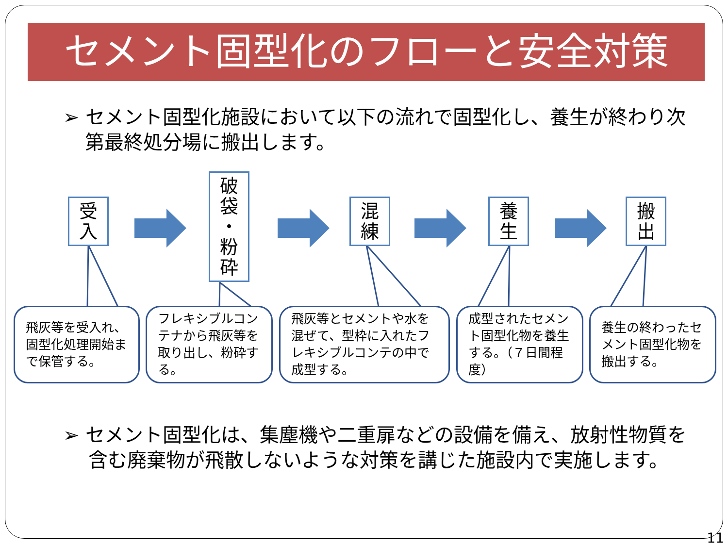セメント固型化のフローと安全対策
➢ セメント固型化施設において以下の流れで固型化し、養生が終わり次第最終処分場に搬出します。
受
入
破
袋
・
粉
砕
混
練
養
生
搬
出
飛灰等を受入れ、固型化処理開始まで保管する。
フレキシブルコンテナから飛灰等を取り出し、粉砕する。
飛灰等とセメントや水を混ぜて、型枠に入れたフレキシブルコンテの中で成型する。
成型されたセメント固型化物を養生する。（７日間程度）
養生の終わったセメント固型化物を搬出する。
➢ セメント固型化は、集塵機や二重扉などの設備を備え、放射性物質を含む廃棄物が飛散しないような対策を講じた施設内で実施します。
11